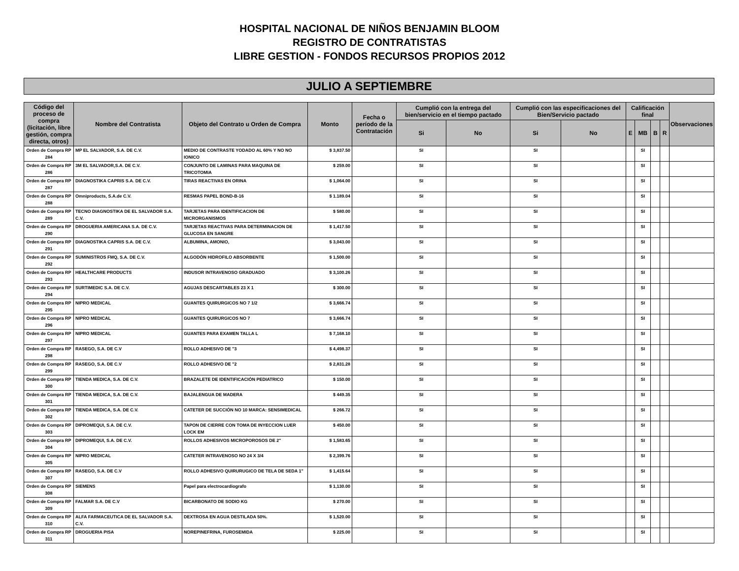HOSPITAL NACIONAL DE NIÑOS BENJAMIN BLOOM
REGISTRO DE CONTRATISTAS
LIBRE GESTION - FONDOS RECURSOS PROPIOS 2012
JULIO A SEPTIEMBRE
| Código del proceso de compra (licitación, libre gestión, compra directa, otros) | Nombre del Contratista | Objeto del Contrato u Orden de Compra | Monto | Fecha o período de la Contratación | Cumplió con la entrega del bien/servicio en el tiempo pactado | | Cumplió con las especificaciones del Bien/Servicio pactado | | Calificación final | | | | Observaciones |
| --- | --- | --- | --- | --- | --- | --- | --- | --- | --- | --- | --- | --- | --- |
| | | | | | Si | No | Si | No | E | MB | B | R | |
| Orden de Compra RP 284 | MP EL SALVADOR, S.A. DE C.V. | MEDIO DE CONTRASTE YODADO AL 60% Y NO NO IONICO | $ 3,837.50 | | SI | | SI | | | SI | | | |
| Orden de Compra RP 286 | 3M EL SALVADOR,S.A. DE C.V. | CONJUNTO DE LAMINAS PARA MAQUINA DE TRICOTOMIA | $ 259.00 | | SI | | SI | | | SI | | | |
| Orden de Compra RP 287 | DIAGNOSTIKA CAPRIS S.A. DE C.V. | TIRAS REACTIVAS EN ORINA | $ 1,064.00 | | SI | | SI | | | SI | | | |
| Orden de Compra RP 288 | Omniproducts, S.A.de C.V. | RESMAS PAPEL BOND-B-16 | $ 1.189.04 | | SI | | SI | | | SI | | | |
| Orden de Compra RP 289 | TECNO DIAGNOSTIKA DE EL SALVADOR S.A. C.V. | TARJETAS PARA IDENTIFICACION DE MICRORGANISMOS | $ 580.00 | | SI | | SI | | | SI | | | |
| Orden de Compra RP 290 | DROGUERIA AMERICANA S.A. DE C.V. | TARJETAS REACTIVAS PARA DETERMINACION DE GLUCOSA EN SANGRE | $ 1,417.50 | | SI | | SI | | | SI | | | |
| Orden de Compra RP 291 | DIAGNOSTIKA CAPRIS S.A. DE C.V. | ALBUMINA, AMONIO, | $ 3,043.00 | | SI | | SI | | | SI | | | |
| Orden de Compra RP 292 | SUMINISTROS FMQ, S.A. DE C.V. | ALGODÓN HIDROFILO ABSORBENTE | $ 1,500.00 | | SI | | SI | | | SI | | | |
| Orden de Compra RP 293 | HEALTHCARE PRODUCTS | INDUSOR INTRAVENOSO GRADUADO | $ 3,100.26 | | SI | | SI | | | SI | | | |
| Orden de Compra RP 294 | SURTIMEDIC S.A. DE C.V. | AGUJAS DESCARTABLES 23 X 1 | $ 300.00 | | SI | | SI | | | SI | | | |
| Orden de Compra RP 295 | NIPRO MEDICAL | GUANTES QUIRURGICOS NO 7 1/2 | $ 3,666.74 | | SI | | SI | | | SI | | | |
| Orden de Compra RP 296 | NIPRO MEDICAL | GUANTES QUIRURGICOS NO 7 | $ 3,666.74 | | SI | | SI | | | SI | | | |
| Orden de Compra RP 297 | NIPRO MEDICAL | GUANTES PARA EXAMEN TALLA L | $ 7,168.10 | | SI | | SI | | | SI | | | |
| Orden de Compra RP 298 | RASEGO, S.A. DE C.V | ROLLO ADHESIVO DE "3 | $ 4,498.37 | | SI | | SI | | | SI | | | |
| Orden de Compra RP 299 | RASEGO, S.A. DE C.V | ROLLO ADHESIVO DE "2 | $ 2,831.28 | | SI | | SI | | | SI | | | |
| Orden de Compra RP 300 | TIENDA MEDICA, S.A. DE C.V. | BRAZALETE DE IDENTIFICACIÓN PEDIATRICO | $ 150.00 | | SI | | SI | | | SI | | | |
| Orden de Compra RP 301 | TIENDA MEDICA, S.A. DE C.V. | BAJALENGUA DE MADERA | $ 449.35 | | SI | | SI | | | SI | | | |
| Orden de Compra RP 302 | TIENDA MEDICA, S.A. DE C.V. | CATETER DE SUCCIÓN NO 10 MARCA: SENSIMEDICAL | $ 266.72 | | SI | | SI | | | SI | | | |
| Orden de Compra RP 303 | DIPROMEQUI, S.A. DE C.V. | TAPON DE CIERRE CON TOMA DE INYECCION LUER LOCK EM | $ 450.00 | | SI | | SI | | | SI | | | |
| Orden de Compra RP 304 | DIPROMEQUI, S.A. DE C.V. | ROLLOS ADHESIVOS MICROPOROSOS DE 2" | $ 1,583.65 | | SI | | SI | | | SI | | | |
| Orden de Compra RP 305 | NIPRO MEDICAL | CATETER INTRAVENOSO NO 24 X 3/4 | $ 2,399.76 | | SI | | SI | | | SI | | | |
| Orden de Compra RP 307 | RASEGO, S.A. DE C.V | ROLLO ADHESIVO QUIRURUGICO DE TELA DE SEDA 1" | $ 1,415.64 | | SI | | SI | | | SI | | | |
| Orden de Compra RP 308 | SIEMENS | Papel para electrocardiografo | $ 1,130.00 | | SI | | SI | | | SI | | | |
| Orden de Compra RP 309 | FALMAR S.A. DE C.V | BICARBONATO DE SODIO KG | $ 270.00 | | SI | | SI | | | SI | | | |
| Orden de Compra RP 310 | ALFA FARMACEUTICA DE EL SALVADOR S.A. C.V. | DEXTROSA EN AGUA DESTILADA 50%. | $ 1,520.00 | | SI | | SI | | | SI | | | |
| Orden de Compra RP 311 | DROGUERIA PISA | NOREPINEFRINA, FUROSEMIDA | $ 225.00 | | SI | | SI | | | SI | | | |